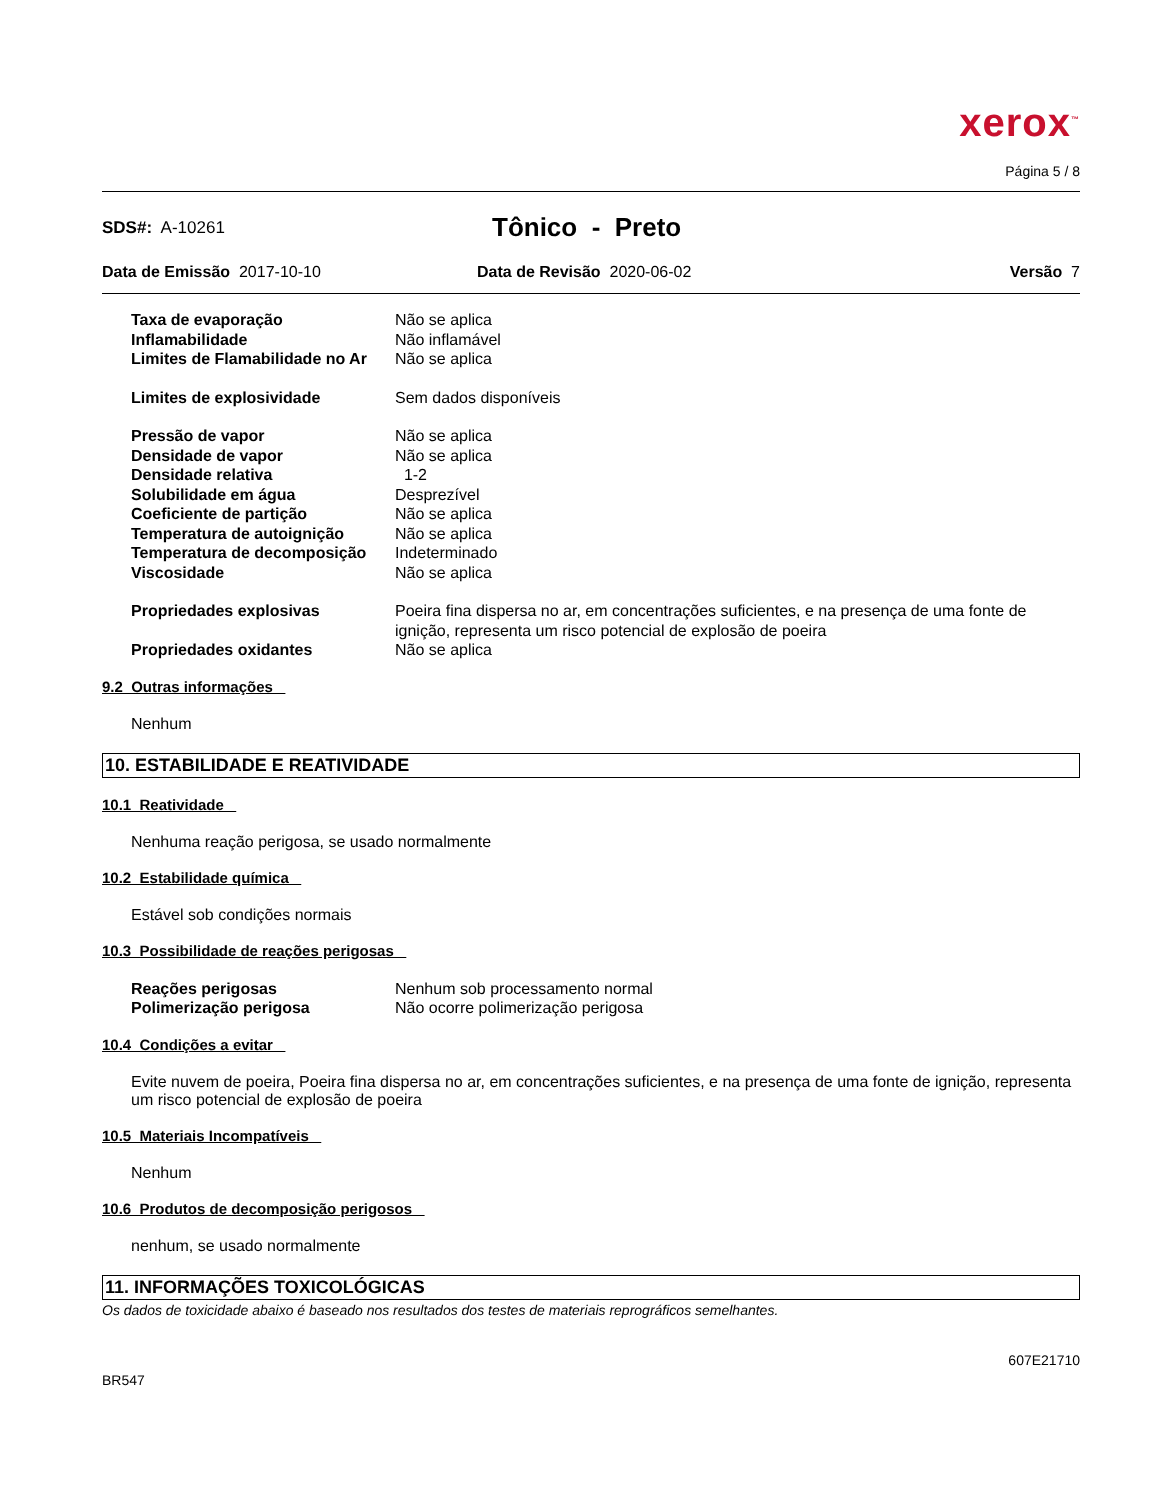xerox<sup>™</sup>
Página 5 / 8
SDS#: A-10261
Tônico - Preto
Data de Emissão 2017-10-10 Data de Revisão 2020-06-02 Versão 7
| Taxa de evaporação | Não se aplica |
| Inflamabilidade | Não inflamável |
| Limites de Flamabilidade no Ar | Não se aplica |
| Limites de explosividade | Sem dados disponíveis |
| Pressão de vapor | Não se aplica |
| Densidade de vapor | Não se aplica |
| Densidade relativa | 1-2 |
| Solubilidade em água | Desprezível |
| Coeficiente de partição | Não se aplica |
| Temperatura de autoignição | Não se aplica |
| Temperatura de decomposição | Indeterminado |
| Viscosidade | Não se aplica |
| Propriedades explosivas | Poeira fina dispersa no ar, em concentrações suficientes, e na presença de uma fonte de ignição, representa um risco potencial de explosão de poeira |
| Propriedades oxidantes | Não se aplica |
9.2 Outras informações
Nenhum
10. ESTABILIDADE E REATIVIDADE
10.1 Reatividade
Nenhuma reação perigosa, se usado normalmente
10.2 Estabilidade química
Estável sob condições normais
10.3 Possibilidade de reações perigosas
| Reações perigosas | Nenhum sob processamento normal |
| Polimerização perigosa | Não ocorre polimerização perigosa |
10.4 Condições a evitar
Evite nuvem de poeira, Poeira fina dispersa no ar, em concentrações suficientes, e na presença de uma fonte de ignição, representa um risco potencial de explosão de poeira
10.5 Materiais Incompatíveis
Nenhum
10.6 Produtos de decomposição perigosos
nenhum, se usado normalmente
11. INFORMAÇÕES TOXICOLÓGICAS
Os dados de toxicidade abaixo é baseado nos resultados dos testes de materiais reprográficos semelhantes.
607E21710
BR547